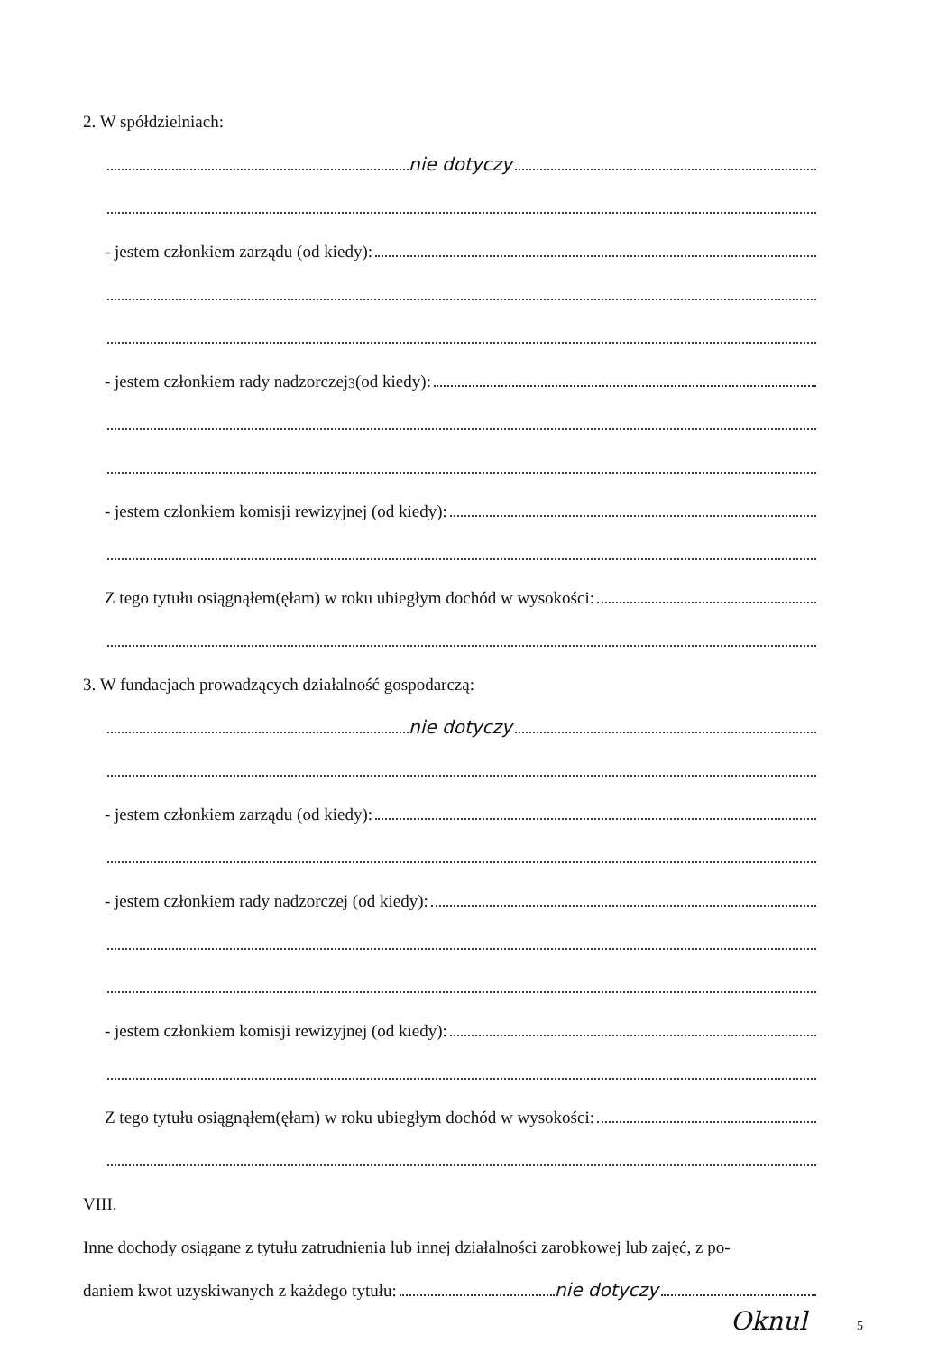2. W spółdzielniach:
nie dotyczy
- jestem członkiem zarządu (od kiedy):
- jestem członkiem rady nadzorczej<sup>3</sup> (od kiedy):
- jestem członkiem komisji rewizyjnej (od kiedy):
Z tego tytułu osiągnąłem(ęłam) w roku ubiegłym dochód w wysokości:
3. W fundacjach prowadzących działalność gospodarczą:
nie dotyczy
- jestem członkiem zarządu (od kiedy):
- jestem członkiem rady nadzorczej (od kiedy):
- jestem członkiem komisji rewizyjnej (od kiedy):
Z tego tytułu osiągnąłem(ęłam) w roku ubiegłym dochód w wysokości:
VIII.
Inne dochody osiągane z tytułu zatrudnienia lub innej działalności zarobkowej lub zajęć, z po-
daniem kwot uzyskiwanych z każdego tytułu: nie dotyczy
Oknul 5